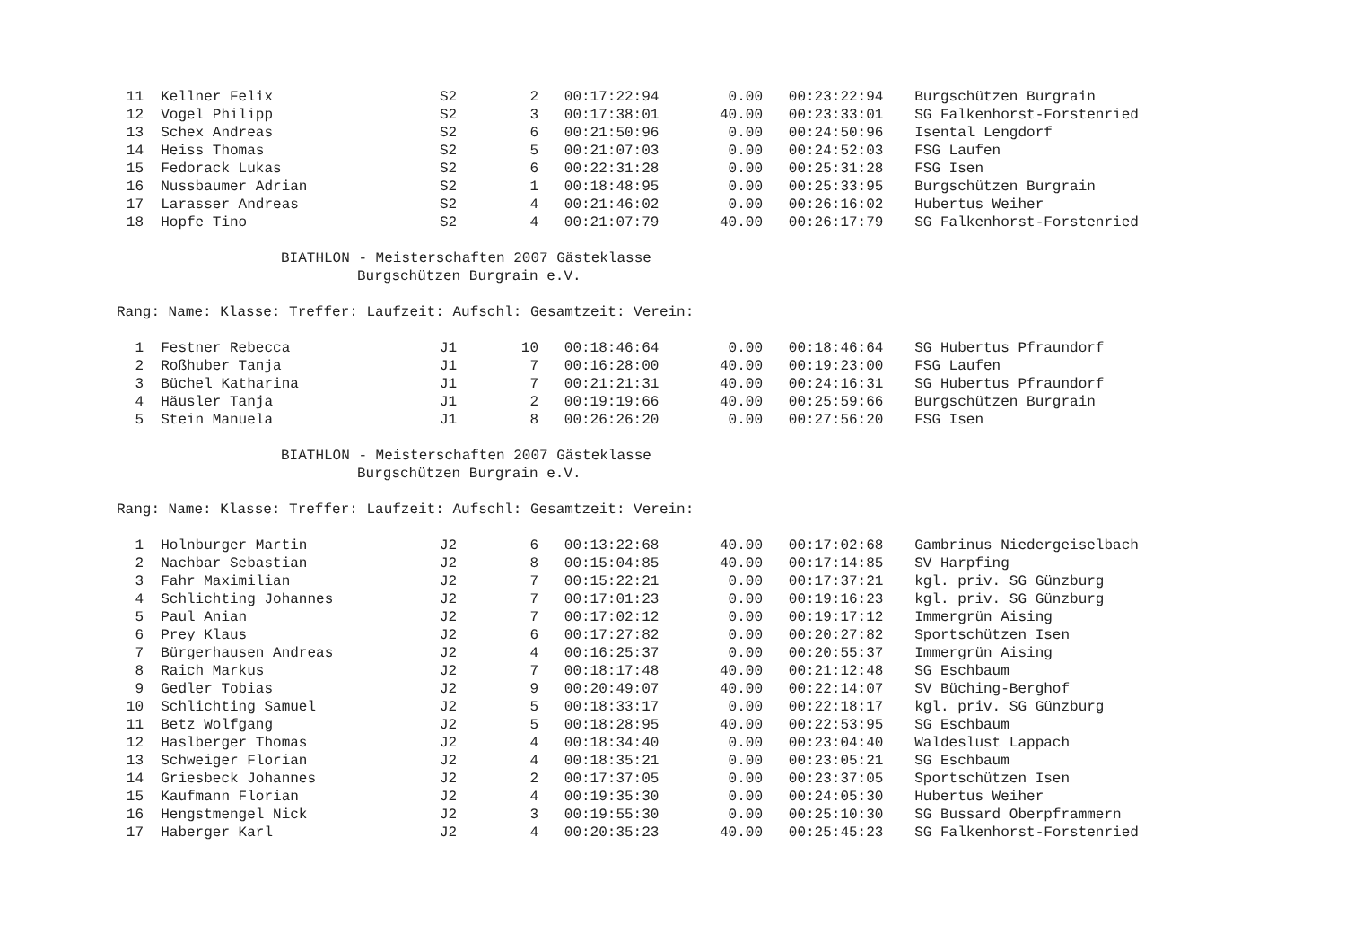| 11 | Kellner Felix | S2 | 2 | 00:17:22:94 | 0.00 | 00:23:22:94 | Burgschützen Burgrain |
| 12 | Vogel Philipp | S2 | 3 | 00:17:38:01 | 40.00 | 00:23:33:01 | SG Falkenhorst-Forstenried |
| 13 | Schex Andreas | S2 | 6 | 00:21:50:96 | 0.00 | 00:24:50:96 | Isental Lengdorf |
| 14 | Heiss Thomas | S2 | 5 | 00:21:07:03 | 0.00 | 00:24:52:03 | FSG Laufen |
| 15 | Fedorack Lukas | S2 | 6 | 00:22:31:28 | 0.00 | 00:25:31:28 | FSG Isen |
| 16 | Nussbaumer Adrian | S2 | 1 | 00:18:48:95 | 0.00 | 00:25:33:95 | Burgschützen Burgrain |
| 17 | Larasser Andreas | S2 | 4 | 00:21:46:02 | 0.00 | 00:26:16:02 | Hubertus Weiher |
| 18 | Hopfe Tino | S2 | 4 | 00:21:07:79 | 40.00 | 00:26:17:79 | SG Falkenhorst-Forstenried |
BIATHLON - Meisterschaften 2007 Gästeklasse
Burgschützen Burgrain e.V.
Rang: Name: Klasse: Treffer: Laufzeit: Aufschl: Gesamtzeit: Verein:
| 1 | Festner Rebecca | J1 | 10 | 00:18:46:64 | 0.00 | 00:18:46:64 | SG Hubertus Pfraundorf |
| 2 | Roßhuber Tanja | J1 | 7 | 00:16:28:00 | 40.00 | 00:19:23:00 | FSG Laufen |
| 3 | Büchel Katharina | J1 | 7 | 00:21:21:31 | 40.00 | 00:24:16:31 | SG Hubertus Pfraundorf |
| 4 | Häusler Tanja | J1 | 2 | 00:19:19:66 | 40.00 | 00:25:59:66 | Burgschützen Burgrain |
| 5 | Stein Manuela | J1 | 8 | 00:26:26:20 | 0.00 | 00:27:56:20 | FSG Isen |
BIATHLON - Meisterschaften 2007 Gästeklasse
Burgschützen Burgrain e.V.
Rang: Name: Klasse: Treffer: Laufzeit: Aufschl: Gesamtzeit: Verein:
| 1 | Holnburger Martin | J2 | 6 | 00:13:22:68 | 40.00 | 00:17:02:68 | Gambrinus Niedergeiselbach |
| 2 | Nachbar Sebastian | J2 | 8 | 00:15:04:85 | 40.00 | 00:17:14:85 | SV Harpfing |
| 3 | Fahr Maximilian | J2 | 7 | 00:15:22:21 | 0.00 | 00:17:37:21 | kgl. priv. SG Günzburg |
| 4 | Schlichting Johannes | J2 | 7 | 00:17:01:23 | 0.00 | 00:19:16:23 | kgl. priv. SG Günzburg |
| 5 | Paul Anian | J2 | 7 | 00:17:02:12 | 0.00 | 00:19:17:12 | Immergrün Aising |
| 6 | Prey Klaus | J2 | 6 | 00:17:27:82 | 0.00 | 00:20:27:82 | Sportschützen Isen |
| 7 | Bürgerhausen Andreas | J2 | 4 | 00:16:25:37 | 0.00 | 00:20:55:37 | Immergrün Aising |
| 8 | Raich Markus | J2 | 7 | 00:18:17:48 | 40.00 | 00:21:12:48 | SG Eschbaum |
| 9 | Gedler Tobias | J2 | 9 | 00:20:49:07 | 40.00 | 00:22:14:07 | SV Büching-Berghof |
| 10 | Schlichting Samuel | J2 | 5 | 00:18:33:17 | 0.00 | 00:22:18:17 | kgl. priv. SG Günzburg |
| 11 | Betz Wolfgang | J2 | 5 | 00:18:28:95 | 40.00 | 00:22:53:95 | SG Eschbaum |
| 12 | Haslberger Thomas | J2 | 4 | 00:18:34:40 | 0.00 | 00:23:04:40 | Waldeslust Lappach |
| 13 | Schweiger Florian | J2 | 4 | 00:18:35:21 | 0.00 | 00:23:05:21 | SG Eschbaum |
| 14 | Griesbeck Johannes | J2 | 2 | 00:17:37:05 | 0.00 | 00:23:37:05 | Sportschützen Isen |
| 15 | Kaufmann Florian | J2 | 4 | 00:19:35:30 | 0.00 | 00:24:05:30 | Hubertus Weiher |
| 16 | Hengstmengel Nick | J2 | 3 | 00:19:55:30 | 0.00 | 00:25:10:30 | SG Bussard Oberpframmern |
| 17 | Haberger Karl | J2 | 4 | 00:20:35:23 | 40.00 | 00:25:45:23 | SG Falkenhorst-Forstenried |